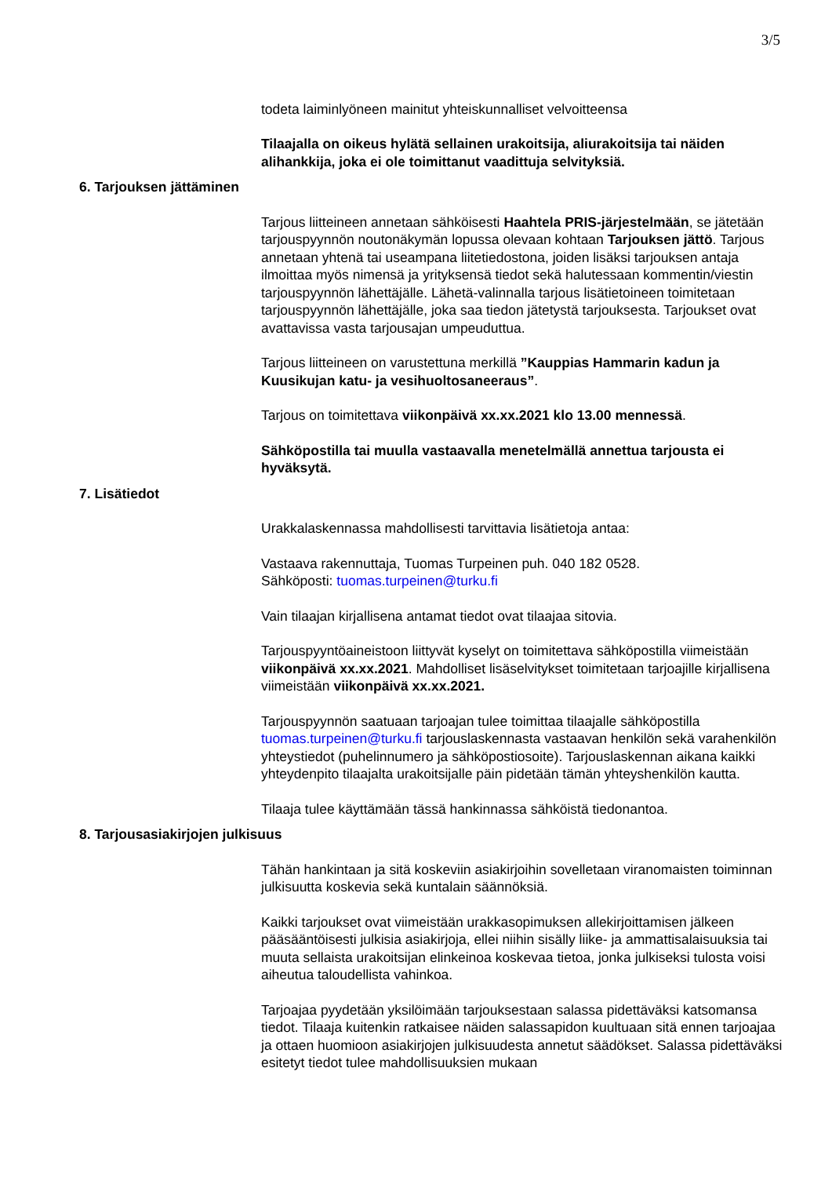3/5
todeta laiminlyöneen mainitut yhteiskunnalliset velvoitteensa
Tilaajalla on oikeus hylätä sellainen urakoitsija, aliurakoitsija tai näiden alihankkija, joka ei ole toimittanut vaadittuja selvityksiä.
6. Tarjouksen jättäminen
Tarjous liitteineen annetaan sähköisesti Haahtela PRIS-järjestelmään, se jätetään tarjouspyynnön noutonäkymän lopussa olevaan kohtaan Tarjouksen jättö. Tarjous annetaan yhtenä tai useampana liitetiedostona, joiden lisäksi tarjouksen antaja ilmoittaa myös nimensä ja yrityksensä tiedot sekä halutessaan kommentin/viestin tarjouspyynnön lähettäjälle. Lähetä-valinnalla tarjous lisätietoineen toimitetaan tarjouspyynnön lähettäjälle, joka saa tiedon jätetystä tarjouksesta. Tarjoukset ovat avattavissa vasta tarjousajan umpeuduttua.
Tarjous liitteineen on varustettuna merkillä ”Kauppias Hammarin kadun ja Kuusikujan katu- ja vesihuoltosaneeraus”.
Tarjous on toimitettava viikonpäivä xx.xx.2021 klo 13.00 mennessä.
Sähköpostilla tai muulla vastaavalla menetelmällä annettua tarjousta ei hyväksytä.
7. Lisätiedot
Urakkalaskennassa mahdollisesti tarvittavia lisätietoja antaa:
Vastaava rakennuttaja, Tuomas Turpeinen puh. 040 182 0528.
Sähköposti: tuomas.turpeinen@turku.fi
Vain tilaajan kirjallisena antamat tiedot ovat tilaajaa sitovia.
Tarjouspyyntöaineistoon liittyvät kyselyt on toimitettava sähköpostilla viimeistään viikonpäivä xx.xx.2021. Mahdolliset lisäselvitykset toimitetaan tarjoajille kirjallisena viimeistään viikonpäivä xx.xx.2021.
Tarjouspyynnön saatuaan tarjoajan tulee toimittaa tilaajalle sähköpostilla tuomas.turpeinen@turku.fi tarjouslaskennasta vastaavan henkilön sekä varahenkilön yhteystiedot (puhelinnumero ja sähköpostiosoite). Tarjouslaskennan aikana kaikki yhteydenpito tilaajalta urakoitsijalle päin pidetään tämän yhteyshenkilön kautta.
Tilaaja tulee käyttämään tässä hankinnassa sähköistä tiedonantoa.
8. Tarjousasiakirjojen julkisuus
Tähän hankintaan ja sitä koskeviin asiakirjoihin sovelletaan viranomaisten toiminnan julkisuutta koskevia sekä kuntalain säännöksiä.
Kaikki tarjoukset ovat viimeistään urakkasopimuksen allekirjoittamisen jälkeen pääsääntöisesti julkisia asiakirjoja, ellei niihin sisälly liike- ja ammattisalaisuuksia tai muuta sellaista urakoitsijan elinkeinoa koskevaa tietoa, jonka julkiseksi tulosta voisi aiheutua taloudellista vahinkoa.
Tarjoajaa pyydetään yksilöimään tarjouksestaan salassa pidettäväksi katsomansa tiedot. Tilaaja kuitenkin ratkaisee näiden salassapidon kuultuaan sitä ennen tarjoajaa ja ottaen huomioon asiakirjojen julkisuudesta annetut säädökset. Salassa pidettäväksi esitetyt tiedot tulee mahdollisuuksien mukaan